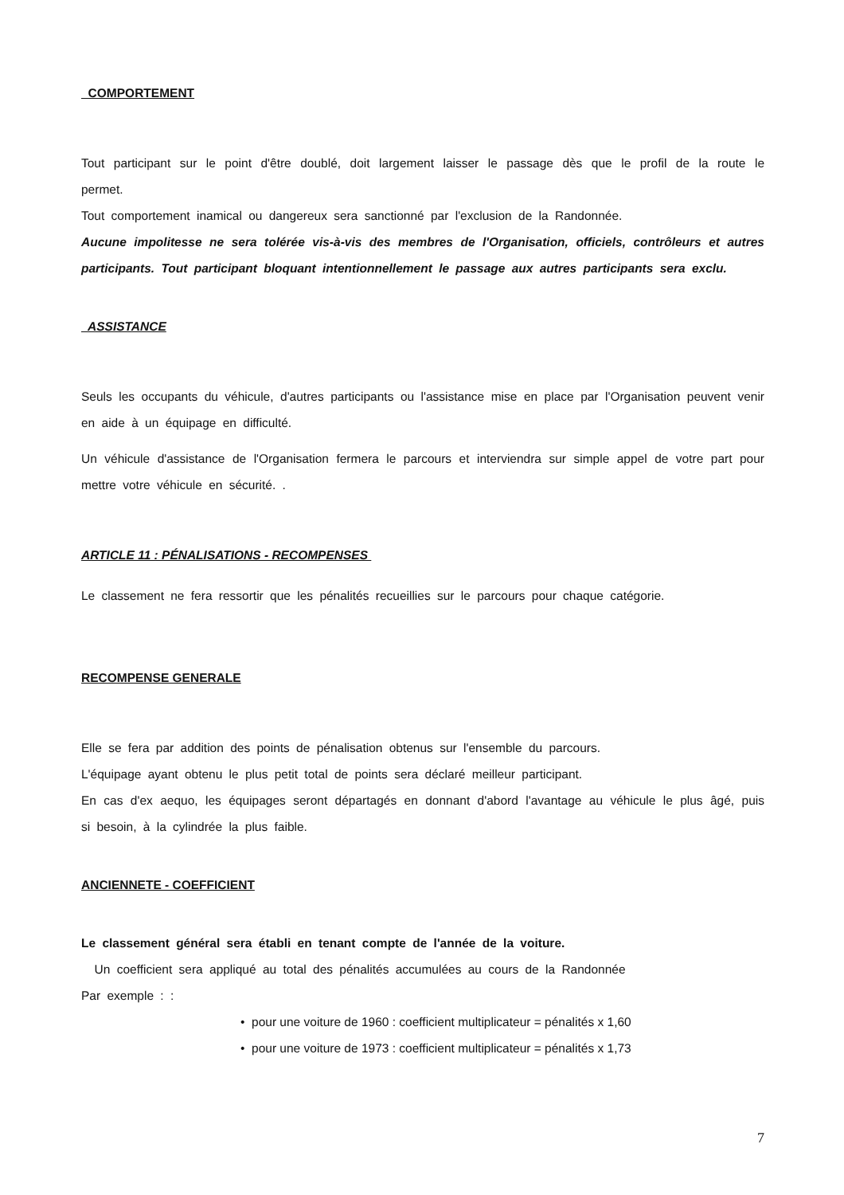COMPORTEMENT
Tout participant sur le point d'être doublé, doit largement laisser le passage dès que le profil de la route le permet.
Tout comportement inamical ou dangereux sera sanctionné par l'exclusion de la Randonnée.
Aucune impolitesse ne sera tolérée vis-à-vis des membres de l'Organisation, officiels, contrôleurs et autres participants. Tout participant bloquant intentionnellement le passage aux autres participants sera exclu.
ASSISTANCE
Seuls les occupants du véhicule, d'autres participants ou l'assistance mise en place par l'Organisation peuvent venir en aide à un équipage en difficulté.
Un véhicule d'assistance de l'Organisation fermera le parcours et interviendra sur simple appel de votre part pour mettre votre véhicule en sécurité. .
ARTICLE 11 : PÉNALISATIONS - RECOMPENSES
Le classement ne fera ressortir que les pénalités recueillies sur le parcours pour chaque catégorie.
RECOMPENSE GENERALE
Elle se fera par addition des points de pénalisation obtenus sur l'ensemble du parcours.
L'équipage ayant obtenu le plus petit total de points sera déclaré meilleur participant.
En cas d'ex aequo, les équipages seront départagés en donnant d'abord l'avantage au véhicule le plus âgé, puis si besoin, à la cylindrée la plus faible.
ANCIENNETE - COEFFICIENT
Le classement général sera établi en tenant compte de l'année de la voiture.
Un coefficient sera appliqué au total des pénalités accumulées au cours de la Randonnée
Par exemple : :
• pour une voiture de 1960 : coefficient multiplicateur = pénalités x 1,60
• pour une voiture de 1973 : coefficient multiplicateur = pénalités x 1,73
7